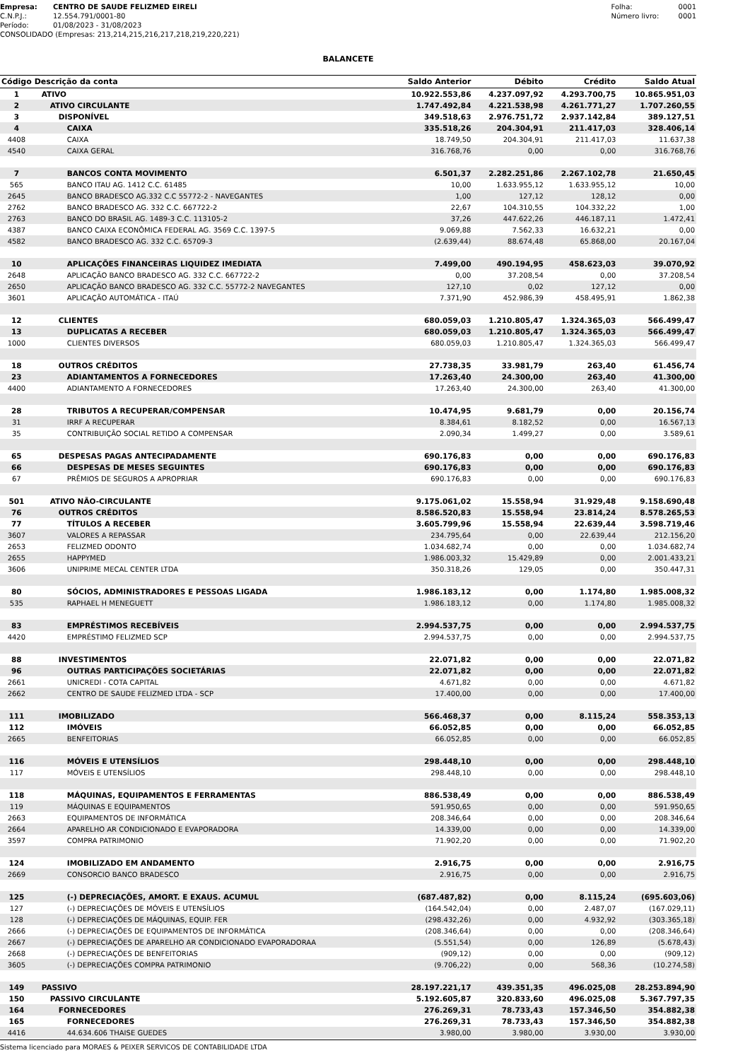Empresa: CENTRO DE SAUDE FELIZMED EIRELI
C.N.P.J.: 12.554.791/0001-80
Período: 01/08/2023 - 31/08/2023
CONSOLIDADO (Empresas: 213,214,215,216,217,218,219,220,221)
Folha: 0001
Número livro: 0001
BALANCETE
| Código | Descrição da conta | Saldo Anterior | Débito | Crédito | Saldo Atual |
| --- | --- | --- | --- | --- | --- |
| 1 | ATIVO | 10.922.553,86 | 4.237.097,92 | 4.293.700,75 | 10.865.951,03 |
| 2 | ATIVO CIRCULANTE | 1.747.492,84 | 4.221.538,98 | 4.261.771,27 | 1.707.260,55 |
| 3 | DISPONÍVEL | 349.518,63 | 2.976.751,72 | 2.937.142,84 | 389.127,51 |
| 4 | CAIXA | 335.518,26 | 204.304,91 | 211.417,03 | 328.406,14 |
| 4408 | CAIXA | 18.749,50 | 204.304,91 | 211.417,03 | 11.637,38 |
| 4540 | CAIXA GERAL | 316.768,76 | 0,00 | 0,00 | 316.768,76 |
| 7 | BANCOS CONTA MOVIMENTO | 6.501,37 | 2.282.251,86 | 2.267.102,78 | 21.650,45 |
| 565 | BANCO ITAU AG. 1412 C.C. 61485 | 10,00 | 1.633.955,12 | 1.633.955,12 | 10,00 |
| 2645 | BANCO BRADESCO AG.332 C.C 55772-2 - NAVEGANTES | 1,00 | 127,12 | 128,12 | 0,00 |
| 2762 | BANCO BRADESCO AG. 332 C.C. 667722-2 | 22,67 | 104.310,55 | 104.332,22 | 1,00 |
| 2763 | BANCO DO BRASIL AG. 1489-3 C.C. 113105-2 | 37,26 | 447.622,26 | 446.187,11 | 1.472,41 |
| 4387 | BANCO CAIXA ECONÔMICA FEDERAL AG. 3569 C.C. 1397-5 | 9.069,88 | 7.562,33 | 16.632,21 | 0,00 |
| 4582 | BANCO BRADESCO AG. 332 C.C. 65709-3 | (2.639,44) | 88.674,48 | 65.868,00 | 20.167,04 |
| 10 | APLICAÇÕES FINANCEIRAS LIQUIDEZ IMEDIATA | 7.499,00 | 490.194,95 | 458.623,03 | 39.070,92 |
| 2648 | APLICAÇÃO BANCO BRADESCO AG. 332 C.C. 667722-2 | 0,00 | 37.208,54 | 0,00 | 37.208,54 |
| 2650 | APLICAÇÃO BANCO BRADESCO AG. 332 C.C. 55772-2 NAVEGANTES | 127,10 | 0,02 | 127,12 | 0,00 |
| 3601 | APLICAÇÃO AUTOMÁTICA - ITAÚ | 7.371,90 | 452.986,39 | 458.495,91 | 1.862,38 |
| 12 | CLIENTES | 680.059,03 | 1.210.805,47 | 1.324.365,03 | 566.499,47 |
| 13 | DUPLICATAS A RECEBER | 680.059,03 | 1.210.805,47 | 1.324.365,03 | 566.499,47 |
| 1000 | CLIENTES DIVERSOS | 680.059,03 | 1.210.805,47 | 1.324.365,03 | 566.499,47 |
| 18 | OUTROS CRÉDITOS | 27.738,35 | 33.981,79 | 263,40 | 61.456,74 |
| 23 | ADIANTAMENTOS A FORNECEDORES | 17.263,40 | 24.300,00 | 263,40 | 41.300,00 |
| 4400 | ADIANTAMENTO A FORNECEDORES | 17.263,40 | 24.300,00 | 263,40 | 41.300,00 |
| 28 | TRIBUTOS A RECUPERAR/COMPENSAR | 10.474,95 | 9.681,79 | 0,00 | 20.156,74 |
| 31 | IRRF A RECUPERAR | 8.384,61 | 8.182,52 | 0,00 | 16.567,13 |
| 35 | CONTRIBUIÇÃO SOCIAL RETIDO A COMPENSAR | 2.090,34 | 1.499,27 | 0,00 | 3.589,61 |
| 65 | DESPESAS PAGAS ANTECIPADAMENTE | 690.176,83 | 0,00 | 0,00 | 690.176,83 |
| 66 | DESPESAS DE MESES SEGUINTES | 690.176,83 | 0,00 | 0,00 | 690.176,83 |
| 67 | PRÊMIOS DE SEGUROS A APROPRIAR | 690.176,83 | 0,00 | 0,00 | 690.176,83 |
| 501 | ATIVO NÃO-CIRCULANTE | 9.175.061,02 | 15.558,94 | 31.929,48 | 9.158.690,48 |
| 76 | OUTROS CRÉDITOS | 8.586.520,83 | 15.558,94 | 23.814,24 | 8.578.265,53 |
| 77 | TÍTULOS A RECEBER | 3.605.799,96 | 15.558,94 | 22.639,44 | 3.598.719,46 |
| 3607 | VALORES A REPASSAR | 234.795,64 | 0,00 | 22.639,44 | 212.156,20 |
| 2653 | FELIZMED ODONTO | 1.034.682,74 | 0,00 | 0,00 | 1.034.682,74 |
| 2655 | HAPPYMED | 1.986.003,32 | 15.429,89 | 0,00 | 2.001.433,21 |
| 3606 | UNIPRIME MECAL CENTER LTDA | 350.318,26 | 129,05 | 0,00 | 350.447,31 |
| 80 | SÓCIOS, ADMINISTRADORES E PESSOAS LIGADA | 1.986.183,12 | 0,00 | 1.174,80 | 1.985.008,32 |
| 535 | RAPHAEL H MENEGUETT | 1.986.183,12 | 0,00 | 1.174,80 | 1.985.008,32 |
| 83 | EMPRÉSTIMOS RECEBÍVEIS | 2.994.537,75 | 0,00 | 0,00 | 2.994.537,75 |
| 4420 | EMPRÉSTIMO FELIZMED SCP | 2.994.537,75 | 0,00 | 0,00 | 2.994.537,75 |
| 88 | INVESTIMENTOS | 22.071,82 | 0,00 | 0,00 | 22.071,82 |
| 96 | OUTRAS PARTICIPAÇÕES SOCIETÁRIAS | 22.071,82 | 0,00 | 0,00 | 22.071,82 |
| 2661 | UNICREDI - COTA CAPITAL | 4.671,82 | 0,00 | 0,00 | 4.671,82 |
| 2662 | CENTRO DE SAUDE FELIZMED LTDA - SCP | 17.400,00 | 0,00 | 0,00 | 17.400,00 |
| 111 | IMOBILIZADO | 566.468,37 | 0,00 | 8.115,24 | 558.353,13 |
| 112 | IMÓVEIS | 66.052,85 | 0,00 | 0,00 | 66.052,85 |
| 2665 | BENFEITORIAS | 66.052,85 | 0,00 | 0,00 | 66.052,85 |
| 116 | MÓVEIS E UTENSÍLIOS | 298.448,10 | 0,00 | 0,00 | 298.448,10 |
| 117 | MÓVEIS E UTENSÍLIOS | 298.448,10 | 0,00 | 0,00 | 298.448,10 |
| 118 | MÁQUINAS, EQUIPAMENTOS E FERRAMENTAS | 886.538,49 | 0,00 | 0,00 | 886.538,49 |
| 119 | MÁQUINAS E EQUIPAMENTOS | 591.950,65 | 0,00 | 0,00 | 591.950,65 |
| 2663 | EQUIPAMENTOS DE INFORMÁTICA | 208.346,64 | 0,00 | 0,00 | 208.346,64 |
| 2664 | APARELHO AR CONDICIONADO E EVAPORADORA | 14.339,00 | 0,00 | 0,00 | 14.339,00 |
| 3597 | COMPRA PATRIMONIO | 71.902,20 | 0,00 | 0,00 | 71.902,20 |
| 124 | IMOBILIZADO EM ANDAMENTO | 2.916,75 | 0,00 | 0,00 | 2.916,75 |
| 2669 | CONSORCIO BANCO BRADESCO | 2.916,75 | 0,00 | 0,00 | 2.916,75 |
| 125 | (-) DEPRECIAÇÕES, AMORT. E EXAUS. ACUMUL | (687.487,82) | 0,00 | 8.115,24 | (695.603,06) |
| 127 | (-) DEPRECIAÇÕES DE MÓVEIS E UTENSÍLIOS | (164.542,04) | 0,00 | 2.487,07 | (167.029,11) |
| 128 | (-) DEPRECIAÇÕES DE MÁQUINAS, EQUIP. FER | (298.432,26) | 0,00 | 4.932,92 | (303.365,18) |
| 2666 | (-) DEPRECIAÇÕES DE EQUIPAMENTOS DE INFORMÁTICA | (208.346,64) | 0,00 | 0,00 | (208.346,64) |
| 2667 | (-) DEPRECIAÇÕES DE APARELHO AR CONDICIONADO EVAPORADORAA | (5.551,54) | 0,00 | 126,89 | (5.678,43) |
| 2668 | (-) DEPRECIAÇÕES DE BENFEITORIAS | (909,12) | 0,00 | 0,00 | (909,12) |
| 3605 | (-) DEPRECIAÇÕES COMPRA PATRIMONIO | (9.706,22) | 0,00 | 568,36 | (10.274,58) |
| 149 | PASSIVO | 28.197.221,17 | 439.351,35 | 496.025,08 | 28.253.894,90 |
| 150 | PASSIVO CIRCULANTE | 5.192.605,87 | 320.833,60 | 496.025,08 | 5.367.797,35 |
| 164 | FORNECEDORES | 276.269,31 | 78.733,43 | 157.346,50 | 354.882,38 |
| 165 | FORNECEDORES | 276.269,31 | 78.733,43 | 157.346,50 | 354.882,38 |
| 4416 | 44.634.606 THAISE GUEDES | 3.980,00 | 3.980,00 | 3.930,00 | 3.930,00 |
Sistema licenciado para MORAES & PEIXER SERVICOS DE CONTABILIDADE LTDA